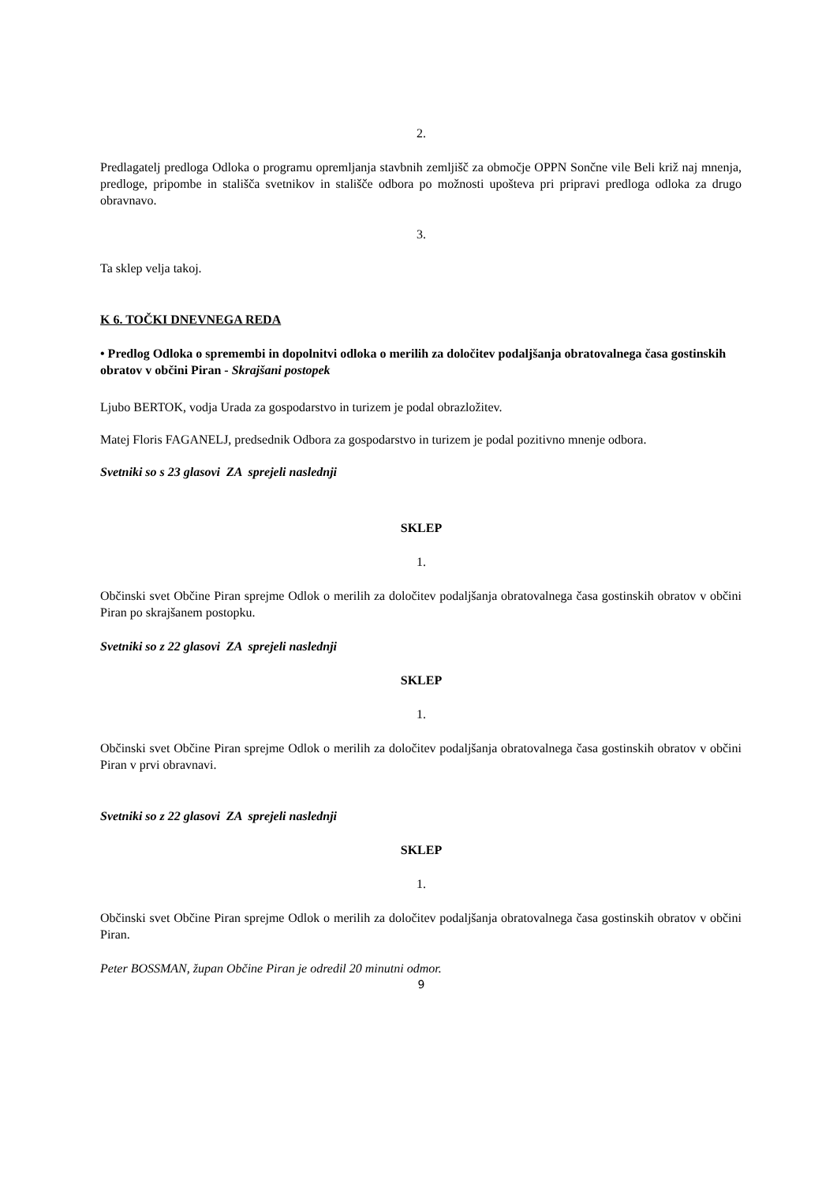2.
Predlagatelj predloga Odloka o programu opremljanja stavbnih zemljišč za območje OPPN Sončne vile Beli križ naj mnenja, predloge, pripombe in stališča svetnikov in stališče odbora po možnosti upošteva pri pripravi predloga odloka za drugo obravnavo.
3.
Ta sklep velja takoj.
K 6. TOČKI DNEVNEGA REDA
• Predlog Odloka o spremembi in dopolnitvi odloka o merilih za določitev podaljšanja obratovalnega časa gostinskih obratov v občini Piran - Skrajšani postopek
Ljubo BERTOK, vodja Urada za gospodarstvo in turizem je podal obrazložitev.
Matej Floris FAGANELJ, predsednik Odbora za gospodarstvo in turizem je podal pozitivno mnenje odbora.
Svetniki so s 23 glasovi ZA sprejeli naslednji
SKLEP
1.
Občinski svet Občine Piran sprejme Odlok o merilih za določitev podaljšanja obratovalnega časa gostinskih obratov v občini Piran po skrajšanem postopku.
Svetniki so z 22 glasovi ZA sprejeli naslednji
SKLEP
1.
Občinski svet Občine Piran sprejme Odlok o merilih za določitev podaljšanja obratovalnega časa gostinskih obratov v občini Piran v prvi obravnavi.
Svetniki so z 22 glasovi ZA sprejeli naslednji
SKLEP
1.
Občinski svet Občine Piran sprejme Odlok o merilih za določitev podaljšanja obratovalnega časa gostinskih obratov v občini Piran.
Peter BOSSMAN, župan Občine Piran je odredil 20 minutni odmor.
9